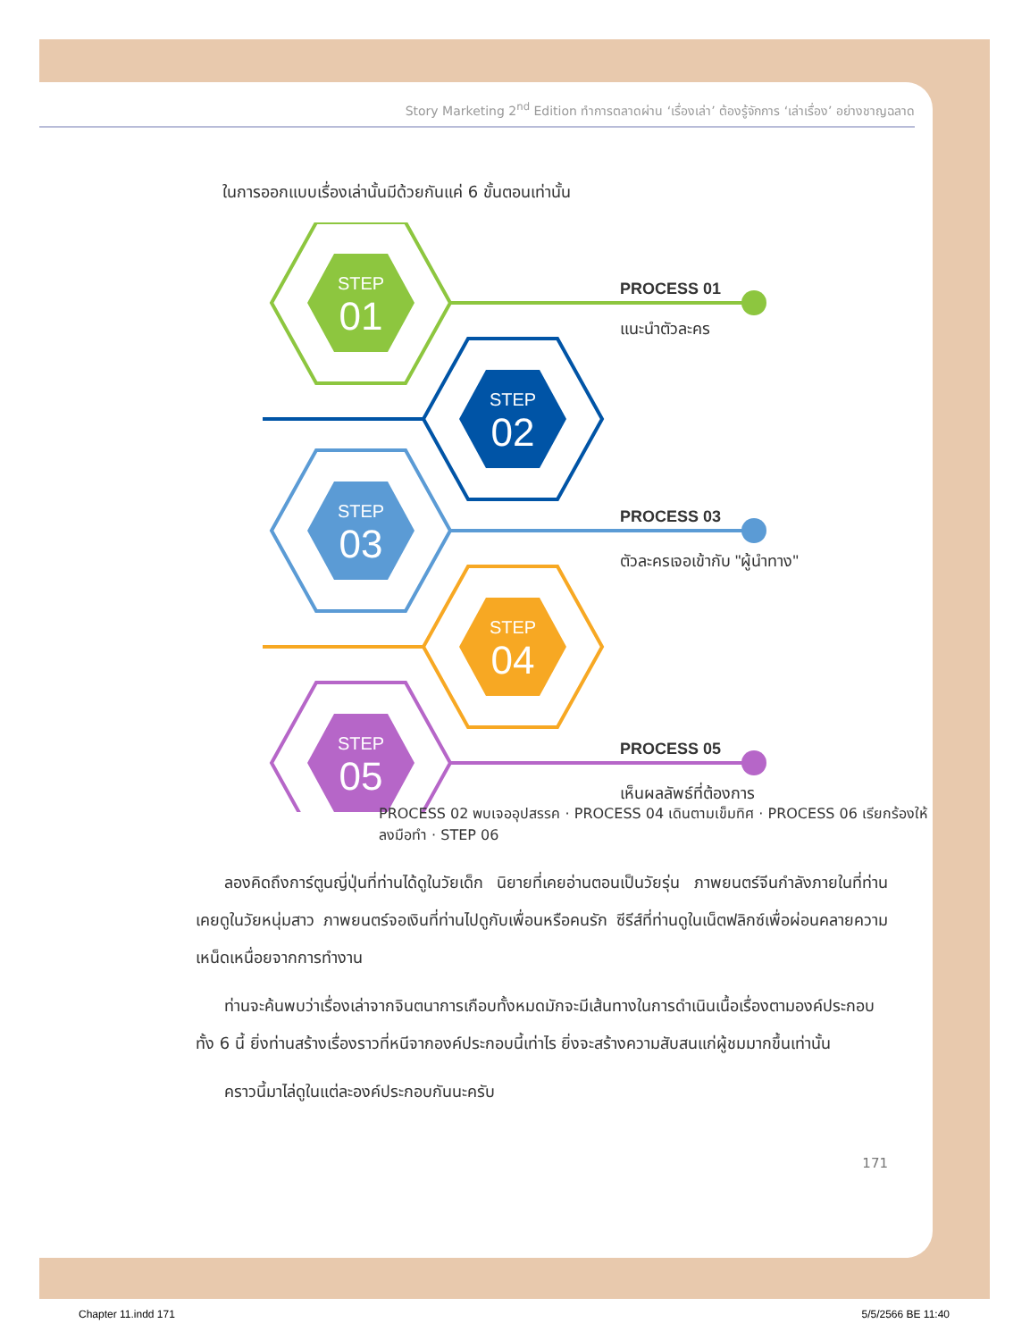Story Marketing 2<sup>nd</sup> Edition ทำการตลาดผ่าน ‘เรื่องเล่า’ ต้องรู้จักการ ‘เล่าเรื่อง’ อย่างชาญฉลาด
ในการออกแบบเรื่องเล่านั้นมีด้วยกันแค่ 6 ขั้นตอนเท่านั้น
STEP
01
STEP
02
STEP
03
STEP
04
STEP
05
PROCESS 01
แนะนำตัวละคร
PROCESS 03
ตัวละครเจอเข้ากับ "ผู้นำทาง"
PROCESS 05
เห็นผลลัพธ์ที่ต้องการ
PROCESS 02 พบเจออุปสรรค · PROCESS 04 เดินตามเข็มทิศ · PROCESS 06 เรียกร้องให้ลงมือทำ · STEP 06
ลองคิดถึงการ์ตูนญี่ปุ่นที่ท่านได้ดูในวัยเด็ก นิยายที่เคยอ่านตอนเป็นวัยรุ่น ภาพยนตร์จีนกำลังภายในที่ท่านเคยดูในวัยหนุ่มสาว ภาพยนตร์จอเงินที่ท่านไปดูกับเพื่อนหรือคนรัก ซีรีส์ที่ท่านดูในเน็ตฟลิกซ์เพื่อผ่อนคลายความเหน็ดเหนื่อยจากการทำงาน
ท่านจะค้นพบว่าเรื่องเล่าจากจินตนาการเกือบทั้งหมดมักจะมีเส้นทางในการดำเนินเนื้อเรื่องตามองค์ประกอบทั้ง 6 นี้ ยิ่งท่านสร้างเรื่องราวที่หนีจากองค์ประกอบนี้เท่าไร ยิ่งจะสร้างความสับสนแก่ผู้ชมมากขึ้นเท่านั้น
คราวนี้มาไล่ดูในแต่ละองค์ประกอบกันนะครับ
171
Chapter 11.indd 171 5/5/2566 BE 11:40